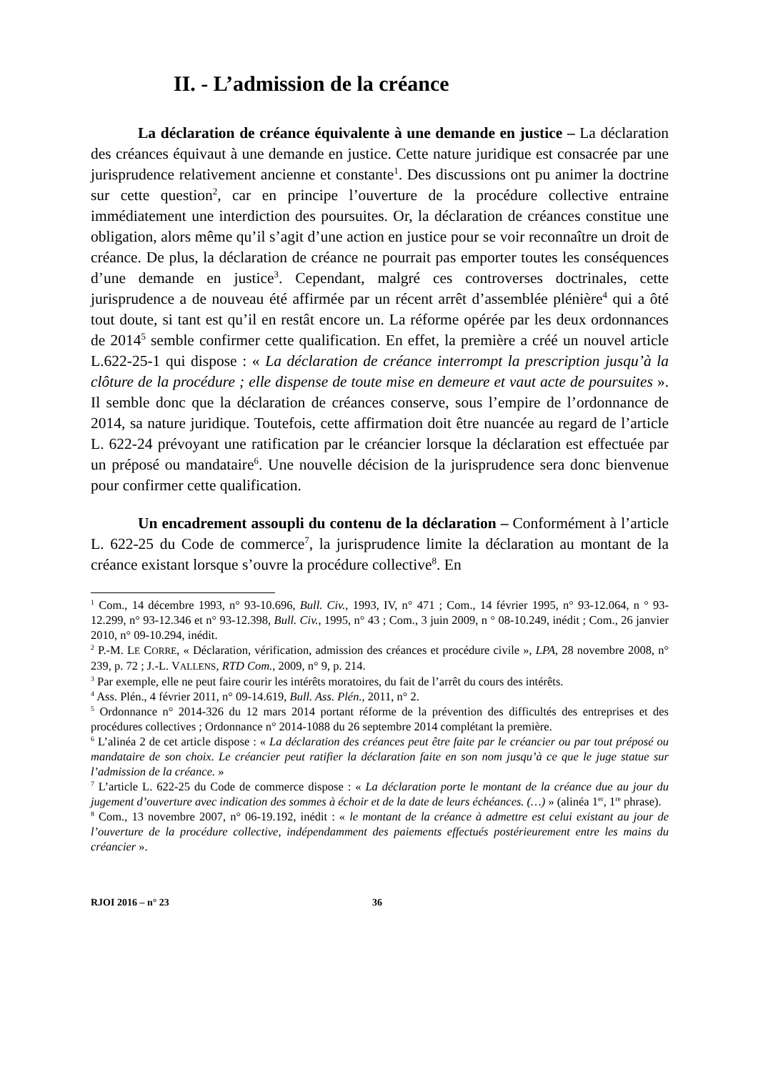II. - L’admission de la créance
La déclaration de créance équivalente à une demande en justice – La déclaration des créances équivaut à une demande en justice. Cette nature juridique est consacrée par une jurisprudence relativement ancienne et constante<sup>1</sup>. Des discussions ont pu animer la doctrine sur cette question<sup>2</sup>, car en principe l’ouverture de la procédure collective entraine immédiatement une interdiction des poursuites. Or, la déclaration de créances constitue une obligation, alors même qu’il s’agit d’une action en justice pour se voir reconnaître un droit de créance. De plus, la déclaration de créance ne pourrait pas emporter toutes les conséquences d’une demande en justice<sup>3</sup>. Cependant, malgré ces controverses doctrinales, cette jurisprudence a de nouveau été affirmée par un récent arrêt d’assemblée plénière<sup>4</sup> qui a ôté tout doute, si tant est qu’il en restât encore un. La réforme opérée par les deux ordonnances de 2014<sup>5</sup> semble confirmer cette qualification. En effet, la première a créé un nouvel article L.622-25-1 qui dispose : « La déclaration de créance interrompt la prescription jusqu’à la clôture de la procédure ; elle dispense de toute mise en demeure et vaut acte de poursuites ». Il semble donc que la déclaration de créances conserve, sous l’empire de l’ordonnance de 2014, sa nature juridique. Toutefois, cette affirmation doit être nuancée au regard de l’article L. 622-24 prévoyant une ratification par le créancier lorsque la déclaration est effectuée par un préposé ou mandataire<sup>6</sup>. Une nouvelle décision de la jurisprudence sera donc bienvenue pour confirmer cette qualification.
Un encadrement assoupli du contenu de la déclaration – Conformément à l’article L. 622-25 du Code de commerce<sup>7</sup>, la jurisprudence limite la déclaration au montant de la créance existant lorsque s’ouvre la procédure collective<sup>8</sup>. En
<sup>1</sup> Com., 14 décembre 1993, n° 93-10.696, Bull. Civ., 1993, IV, n° 471 ; Com., 14 février 1995, n° 93-12.064, n ° 93-12.299, n° 93-12.346 et n° 93-12.398, Bull. Civ., 1995, n° 43 ; Com., 3 juin 2009, n ° 08-10.249, inédit ; Com., 26 janvier 2010, n° 09-10.294, inédit.
<sup>2</sup> P.-M. LE CORRE, « Déclaration, vérification, admission des créances et procédure civile », LPA, 28 novembre 2008, n° 239, p. 72 ; J.-L. VALLENS, RTD Com., 2009, n° 9, p. 214.
<sup>3</sup> Par exemple, elle ne peut faire courir les intérêts moratoires, du fait de l’arrêt du cours des intérêts.
<sup>4</sup> Ass. Plén., 4 février 2011, n° 09-14.619, Bull. Ass. Plén., 2011, n° 2.
<sup>5</sup> Ordonnance n° 2014-326 du 12 mars 2014 portant réforme de la prévention des difficultés des entreprises et des procédures collectives ; Ordonnance n° 2014-1088 du 26 septembre 2014 complétant la première.
<sup>6</sup> L’alinéa 2 de cet article dispose : « La déclaration des créances peut être faite par le créancier ou par tout préposé ou mandataire de son choix. Le créancier peut ratifier la déclaration faite en son nom jusqu’à ce que le juge statue sur l’admission de la créance. »
<sup>7</sup> L’article L. 622-25 du Code de commerce dispose : « La déclaration porte le montant de la créance due au jour du jugement d’ouverture avec indication des sommes à échoir et de la date de leurs échéances. (…) » (alinéa 1<sup>er</sup>, 1<sup>re</sup> phrase).
<sup>8</sup> Com., 13 novembre 2007, n° 06-19.192, inédit : « le montant de la créance à admettre est celui existant au jour de l’ouverture de la procédure collective, indépendamment des paiements effectués postérieurement entre les mains du créancier ».
RJOI 2016 – n° 23 36